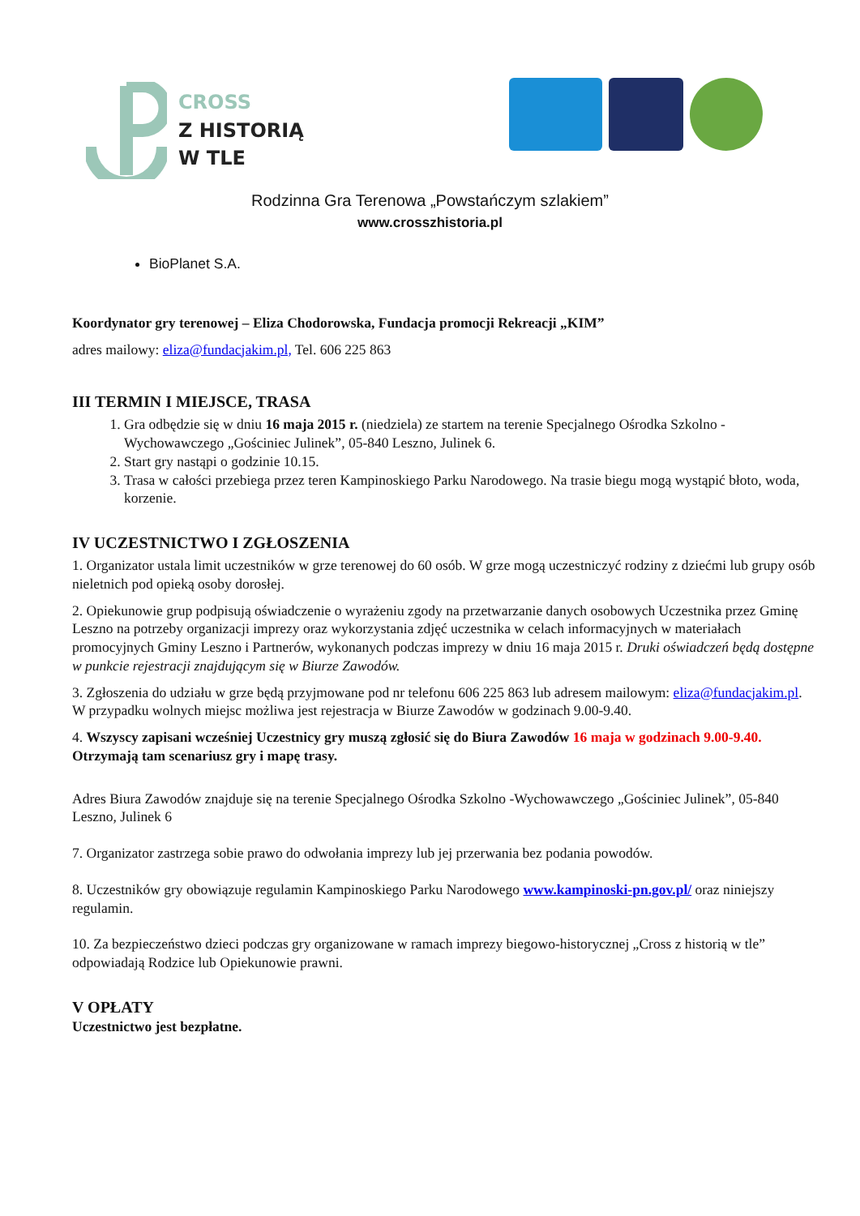CROSS
Z HISTORIĄ
W TLE
Rodzinna Gra Terenowa „Powstańczym szlakiem”
www.crosszhistoria.pl
BioPlanet S.A.
Koordynator gry terenowej – Eliza Chodorowska, Fundacja promocji Rekreacji „KIM”
adres mailowy: eliza@fundacjakim.pl, Tel. 606 225 863
III TERMIN I MIEJSCE, TRASA
1. Gra odbędzie się w dniu 16 maja 2015 r. (niedziela) ze startem na terenie Specjalnego Ośrodka Szkolno - Wychowawczego „Gościniec Julinek”, 05-840 Leszno, Julinek 6.
2. Start gry nastąpi o godzinie 10.15.
3. Trasa w całości przebiega przez teren Kampinoskiego Parku Narodowego. Na trasie biegu mogą wystąpić błoto, woda, korzenie.
IV UCZESTNICTWO I ZGŁOSZENIA
1. Organizator ustala limit uczestników w grze terenowej do 60 osób. W grze mogą uczestniczyć rodziny z dziećmi lub grupy osób nieletnich pod opieką osoby dorosłej.
2. Opiekunowie grup podpisują oświadczenie o wyrażeniu zgody na przetwarzanie danych osobowych Uczestnika przez Gminę Leszno na potrzeby organizacji imprezy oraz wykorzystania zdjęć uczestnika w celach informacyjnych w materiałach promocyjnych Gminy Leszno i Partnerów, wykonanych podczas imprezy w dniu 16 maja 2015 r. Druki oświadczeń będą dostępne w punkcie rejestracji znajdującym się w Biurze Zawodów.
3. Zgłoszenia do udziału w grze będą przyjmowane pod nr telefonu 606 225 863 lub adresem mailowym: eliza@fundacjakim.pl. W przypadku wolnych miejsc możliwa jest rejestracja w Biurze Zawodów w godzinach 9.00-9.40.
4. Wszyscy zapisani wcześniej Uczestnicy gry muszą zgłosić się do Biura Zawodów 16 maja w godzinach 9.00-9.40. Otrzymają tam scenariusz gry i mapę trasy.
Adres Biura Zawodów znajduje się na terenie Specjalnego Ośrodka Szkolno -Wychowawczego „Gościniec Julinek”, 05-840 Leszno, Julinek 6
7. Organizator zastrzega sobie prawo do odwołania imprezy lub jej przerwania bez podania powodów.
8. Uczestników gry obowiązuje regulamin Kampinoskiego Parku Narodowego www.kampinoski-pn.gov.pl/ oraz niniejszy regulamin.
10. Za bezpieczeństwo dzieci podczas gry organizowane w ramach imprezy biegowo-historycznej „Cross z historią w tle” odpowiadają Rodzice lub Opiekunowie prawni.
V OPŁATY
Uczestnictwo jest bezpłatne.